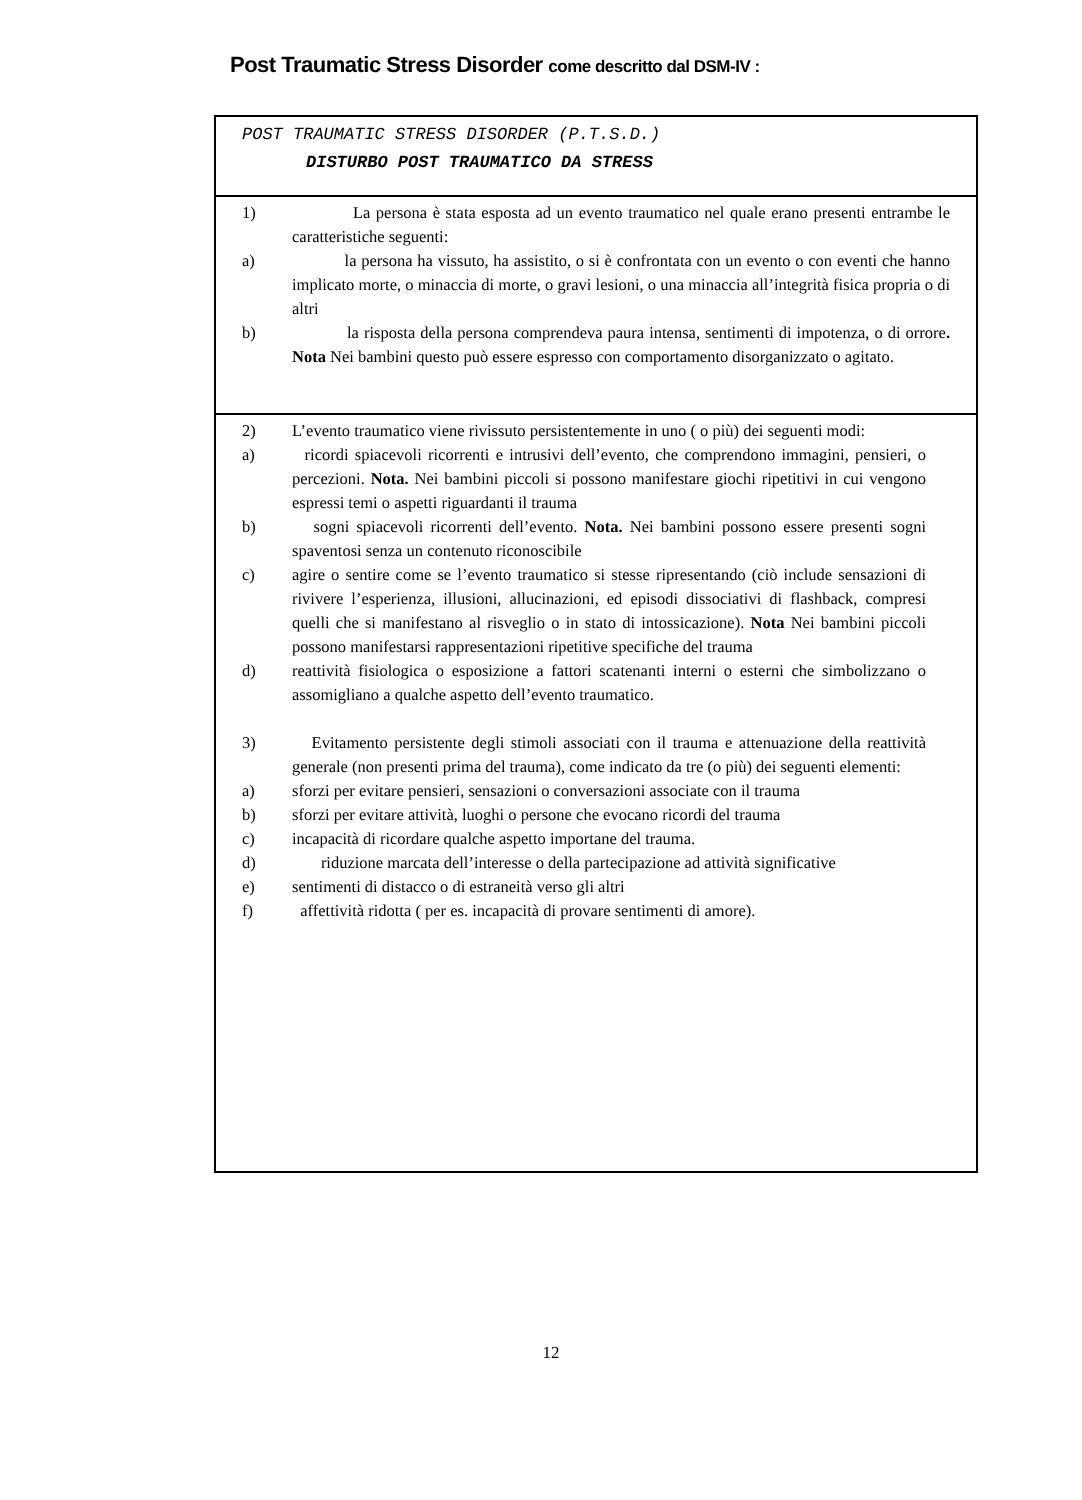Post Traumatic Stress Disorder come descritto dal DSM-IV :
| POST TRAUMATIC STRESS DISORDER (P.T.S.D.) DISTURBO POST TRAUMATICO DA STRESS |
| 1) La persona è stata esposta ad un evento traumatico nel quale erano presenti entrambe le caratteristiche seguenti: a) la persona ha vissuto, ha assistito, o si è confrontata con un evento o con eventi che hanno implicato morte, o minaccia di morte, o gravi lesioni, o una minaccia all’integrità fisica propria o di altri b) la risposta della persona comprendeva paura intensa, sentimenti di impotenza, o di orrore . Nota Nei bambini questo può essere espresso con comportamento disorganizzato o agitato. |
| 2) L’evento traumatico viene rivissuto persistentemente in uno ( o più) dei seguenti modi: a) ricordi spiacevoli ricorrenti e intrusivi dell’evento, che comprendono immagini, pensieri, o percezioni. Nota. Nei bambini piccoli si possono manifestare giochi ripetitivi in cui vengono espressi temi o aspetti riguardanti il trauma b) sogni spiacevoli ricorrenti dell’evento. Nota. Nei bambini possono essere presenti sogni spaventosi senza un contenuto riconoscibile c) agire o sentire come se l’evento traumatico si stesse ripresentando (ciò include sensazioni di rivivere l’esperienza, illusioni, allucinazioni, ed episodi dissociativi di flashback, compresi quelli che si manifestano al risveglio o in stato di intossicazione). Nota Nei bambini piccoli possono manifestarsi rappresentazioni ripetitive specifiche del trauma d) reattività fisiologica o esposizione a fattori scatenanti interni o esterni che simbolizzano o assomigliano a qualche aspetto dell’evento traumatico. 3) Evitamento persistente degli stimoli associati con il trauma e attenuazione della reattività generale (non presenti prima del trauma), come indicato da tre (o più) dei seguenti elementi: a) sforzi per evitare pensieri, sensazioni o conversazioni associate con il trauma b) sforzi per evitare attività, luoghi o persone che evocano ricordi del trauma c) incapacità di ricordare qualche aspetto importane del trauma. d) riduzione marcata dell’interesse o della partecipazione ad attività significative e) sentimenti di distacco o di estraneità verso gli altri f) affettività ridotta ( per es. incapacità di provare sentimenti di amore). |
12